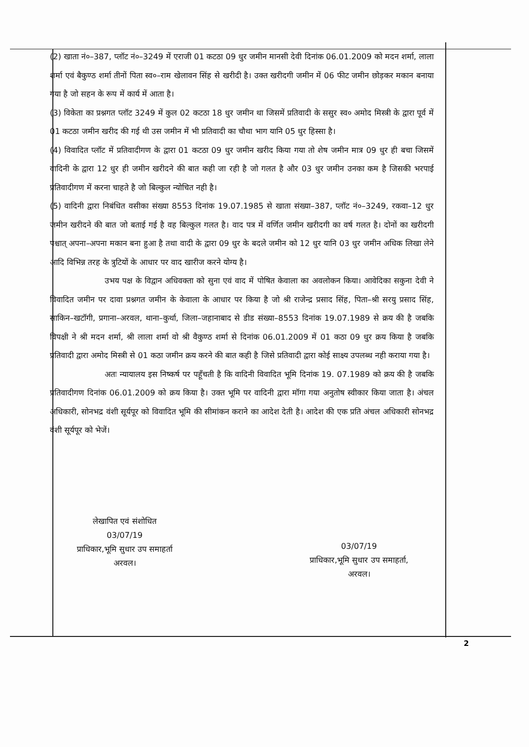(2) खाता नं०–387, प्लॉट नं०–3249 में एराजी 01 कटठा 09 धुर जमीन मानसी देवी दिनांक 06.01.2009 को मदन शर्मा, लाला शर्मा एवं बैकुण्ठ शर्मा तीनों पिता स्व०–राम खेलावन सिंह से खरीदी है। उक्त खरीदगी जमीन में 06 फीट जमीन छोड़कर मकान बनाया गया है जो सहन के रूप में कार्य में आता है।
(3) विकेता का प्रश्नगत प्लॉट 3249 में कुल 02 कटठा 18 धुर जमीन था जिसमें प्रतिवादी के ससुर स्व० अमोद मिस्त्री के द्वारा पूर्व में 01 कटठा जमीन खरीद की गई थी उस जमीन में भी प्रतिवादी का चौथा भाग यानि 05 धुर हिस्सा है।
(4) विवादित प्लॉट में प्रतिवादीगण के द्वारा 01 कटठा 09 धुर जमीन खरीद किया गया तो शेष जमीन मात्र 09 धुर ही बचा जिसमें वादिनी के द्वारा 12 धुर ही जमीन खरीदने की बात कही जा रही है जो गलत है और 03 धुर जमीन उनका कम है जिसकी भरपाई प्रतिवादीगण में करना चाहते है जो बिल्कुल न्योचित नही है।
(5) वादिनी द्वारा निबंधित वसीका संख्या 8553 दिनांक 19.07.1985 से खाता संख्या–387, प्लॉट नं०–3249, रकवा–12 धुर जमीन खरीदने की बात जो बताई गई है वह बिल्कुल गलत है। वाद पत्र में वर्णित जमीन खरीदगी का वर्ष गलत है। दोनों का खरीदगी पश्चात् अपना–अपना मकान बना हुआ है तथा वादी के द्वारा 09 धुर के बदले जमीन को 12 धुर यानि 03 धुर जमीन अधिक लिखा लेने आदि विभिन्न तरह के त्रुटियों के आधार पर वाद खारीज करने योग्य है।
उभय पक्ष के विद्वान अधिवक्ता को सुना एवं वाद में पोषित केवाला का अवलोकन किया। आवेदिका सकुना देवी ने विवादित जमीन पर दावा प्रश्नगत जमीन के केवाला के आधार पर किया है जो श्री राजेन्द्र प्रसाद सिंह, पिता–श्री सरयु प्रसाद सिंह, साकिन–खटॉगी, प्रगाना–अरवल, थाना–कुर्था, जिला–जहानाबाद से डीड संख्या–8553 दिनांक 19.07.1989 से क्रय की है जबकि विपक्षी ने श्री मदन शर्मा, श्री लाला शर्मा वो श्री वैकुण्ठ शर्मा से दिनांक 06.01.2009 में 01 कठा 09 धुर क्रय किया है जबकि प्रतिवादी द्वारा अमोद मिस्त्री से 01 कठा जमीन क्रय करने की बात कही है जिसे प्रतिवादी द्वारा कोई साक्ष्य उपलब्ध नही कराया गया है।
अतः न्यायालय इस निष्कर्ष पर पहूँचती है कि वादिनी विवादित भूमि दिनांक 19. 07.1989 को क्रय की है जबकि प्रतिवादीगण दिनांक 06.01.2009 को क्रय किया है। उक्त भूमि पर वादिनी द्वारा मॉगा गया अनुतोष स्वीकार किया जाता है। अंचल अधिकारी, सोनभद्र वंशी सूर्यपूर को विवादित भूमि की सीमांकन कराने का आदेश देती है। आदेश की एक प्रति अंचल अधिकारी सोनभद्र वंशी सूर्यपूर को भेजें।
लेखापित एवं संशोधित
03/07/19
प्राधिकार,भूमि सुधार उप समाहर्ता
अरवल।
03/07/19
प्राधिकार,भूमि सुधार उप समाहर्ता,
अरवल।
2